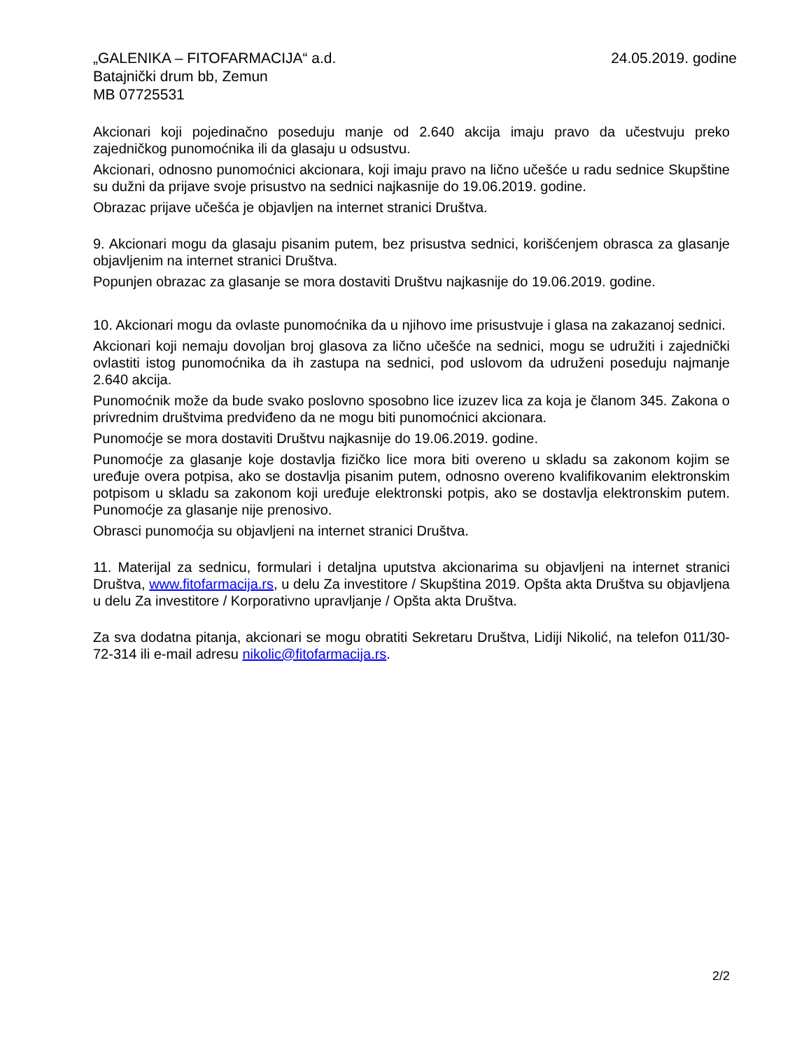„GALENIKA – FITOFARMACIJA“ a.d. 24.05.2019. godine
Batajnički drum bb, Zemun
MB 07725531
Akcionari koji pojedinačno poseduju manje od 2.640 akcija imaju pravo da učestvuju preko zajedničkog punomoćnika ili da glasaju u odsustvu.
Akcionari, odnosno punomoćnici akcionara, koji imaju pravo na lično učešće u radu sednice Skupštine su dužni da prijave svoje prisustvo na sednici najkasnije do 19.06.2019. godine.
Obrazac prijave učešća je objavljen na internet stranici Društva.
9. Akcionari mogu da glasaju pisanim putem, bez prisustva sednici, korišćenjem obrasca za glasanje objavljenim na internet stranici Društva.
Popunjen obrazac za glasanje se mora dostaviti Društvu najkasnije do 19.06.2019. godine.
10. Akcionari mogu da ovlaste punomoćnika da u njihovo ime prisustvuje i glasa na zakazanoj sednici.
Akcionari koji nemaju dovoljan broj glasova za lično učešće na sednici, mogu se udružiti i zajednički ovlastiti istog punomoćnika da ih zastupa na sednici, pod uslovom da udruženi poseduju najmanje 2.640 akcija.
Punomoćnik može da bude svako poslovno sposobno lice izuzev lica za koja je članom 345. Zakona o privrednim društvima predviđeno da ne mogu biti punomoćnici akcionara.
Punomoćje se mora dostaviti Društvu najkasnije do 19.06.2019. godine.
Punomoćje za glasanje koje dostavlja fizičko lice mora biti overeno u skladu sa zakonom kojim se uređuje overa potpisa, ako se dostavlja pisanim putem, odnosno overeno kvalifikovanim elektronskim potpisom u skladu sa zakonom koji uređuje elektronski potpis, ako se dostavlja elektronskim putem. Punomoćje za glasanje nije prenosivo.
Obrasci punomoćja su objavljeni na internet stranici Društva.
11. Materijal za sednicu, formulari i detaljna uputstva akcionarima su objavljeni na internet stranici Društva, www.fitofarmacija.rs, u delu Za investitore / Skupština 2019. Opšta akta Društva su objavljena u delu Za investitore / Korporativno upravljanje / Opšta akta Društva.
Za sva dodatna pitanja, akcionari se mogu obratiti Sekretaru Društva, Lidiji Nikolić, na telefon 011/30-72-314 ili e-mail adresu nikolic@fitofarmacija.rs.
2/2